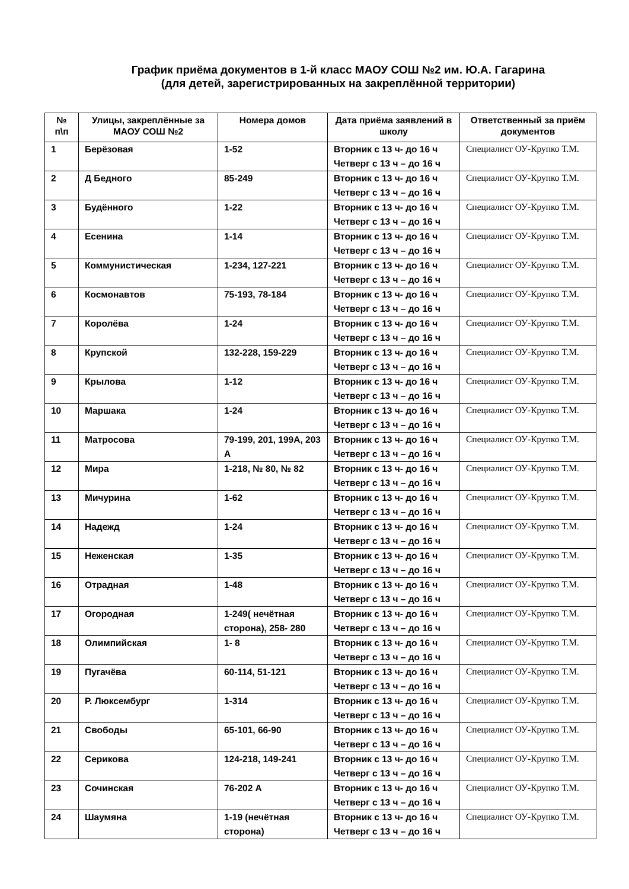График приёма документов в 1-й класс МАОУ СОШ №2 им. Ю.А. Гагарина
(для детей, зарегистрированных на закреплённой территории)
| № п\п | Улицы, закреплённые за МАОУ СОШ №2 | Номера домов | Дата приёма заявлений в школу | Ответственный за приём документов |
| --- | --- | --- | --- | --- |
| 1 | Берёзовая | 1-52 | Вторник с 13 ч- до 16 ч Четверг с 13 ч – до 16 ч | Специалист ОУ-Крупко Т.М. |
| 2 | Д Бедного | 85-249 | Вторник с 13 ч- до 16 ч Четверг с 13 ч – до 16 ч | Специалист ОУ-Крупко Т.М. |
| 3 | Будённого | 1-22 | Вторник с 13 ч- до 16 ч Четверг с 13 ч – до 16 ч | Специалист ОУ-Крупко Т.М. |
| 4 | Есенина | 1-14 | Вторник с 13 ч- до 16 ч Четверг с 13 ч – до 16 ч | Специалист ОУ-Крупко Т.М. |
| 5 | Коммунистическая | 1-234, 127-221 | Вторник с 13 ч- до 16 ч Четверг с 13 ч – до 16 ч | Специалист ОУ-Крупко Т.М. |
| 6 | Космонавтов | 75-193, 78-184 | Вторник с 13 ч- до 16 ч Четверг с 13 ч – до 16 ч | Специалист ОУ-Крупко Т.М. |
| 7 | Королёва | 1-24 | Вторник с 13 ч- до 16 ч Четверг с 13 ч – до 16 ч | Специалист ОУ-Крупко Т.М. |
| 8 | Крупской | 132-228, 159-229 | Вторник с 13 ч- до 16 ч Четверг с 13 ч – до 16 ч | Специалист ОУ-Крупко Т.М. |
| 9 | Крылова | 1-12 | Вторник с 13 ч- до 16 ч Четверг с 13 ч – до 16 ч | Специалист ОУ-Крупко Т.М. |
| 10 | Маршака | 1-24 | Вторник с 13 ч- до 16 ч Четверг с 13 ч – до 16 ч | Специалист ОУ-Крупко Т.М. |
| 11 | Матросова | 79-199, 201, 199А, 203 А | Вторник с 13 ч- до 16 ч Четверг с 13 ч – до 16 ч | Специалист ОУ-Крупко Т.М. |
| 12 | Мира | 1-218, № 80, № 82 | Вторник с 13 ч- до 16 ч Четверг с 13 ч – до 16 ч | Специалист ОУ-Крупко Т.М. |
| 13 | Мичурина | 1-62 | Вторник с 13 ч- до 16 ч Четверг с 13 ч – до 16 ч | Специалист ОУ-Крупко Т.М. |
| 14 | Надежд | 1-24 | Вторник с 13 ч- до 16 ч Четверг с 13 ч – до 16 ч | Специалист ОУ-Крупко Т.М. |
| 15 | Неженская | 1-35 | Вторник с 13 ч- до 16 ч Четверг с 13 ч – до 16 ч | Специалист ОУ-Крупко Т.М. |
| 16 | Отрадная | 1-48 | Вторник с 13 ч- до 16 ч Четверг с 13 ч – до 16 ч | Специалист ОУ-Крупко Т.М. |
| 17 | Огородная | 1-249( нечётная сторона), 258- 280 | Вторник с 13 ч- до 16 ч Четверг с 13 ч – до 16 ч | Специалист ОУ-Крупко Т.М. |
| 18 | Олимпийская | 1- 8 | Вторник с 13 ч- до 16 ч Четверг с 13 ч – до 16 ч | Специалист ОУ-Крупко Т.М. |
| 19 | Пугачёва | 60-114, 51-121 | Вторник с 13 ч- до 16 ч Четверг с 13 ч – до 16 ч | Специалист ОУ-Крупко Т.М. |
| 20 | Р. Люксембург | 1-314 | Вторник с 13 ч- до 16 ч Четверг с 13 ч – до 16 ч | Специалист ОУ-Крупко Т.М. |
| 21 | Свободы | 65-101, 66-90 | Вторник с 13 ч- до 16 ч Четверг с 13 ч – до 16 ч | Специалист ОУ-Крупко Т.М. |
| 22 | Серикова | 124-218, 149-241 | Вторник с 13 ч- до 16 ч Четверг с 13 ч – до 16 ч | Специалист ОУ-Крупко Т.М. |
| 23 | Сочинская | 76-202 А | Вторник с 13 ч- до 16 ч Четверг с 13 ч – до 16 ч | Специалист ОУ-Крупко Т.М. |
| 24 | Шаумяна | 1-19 (нечётная сторона) | Вторник с 13 ч- до 16 ч Четверг с 13 ч – до 16 ч | Специалист ОУ-Крупко Т.М. |